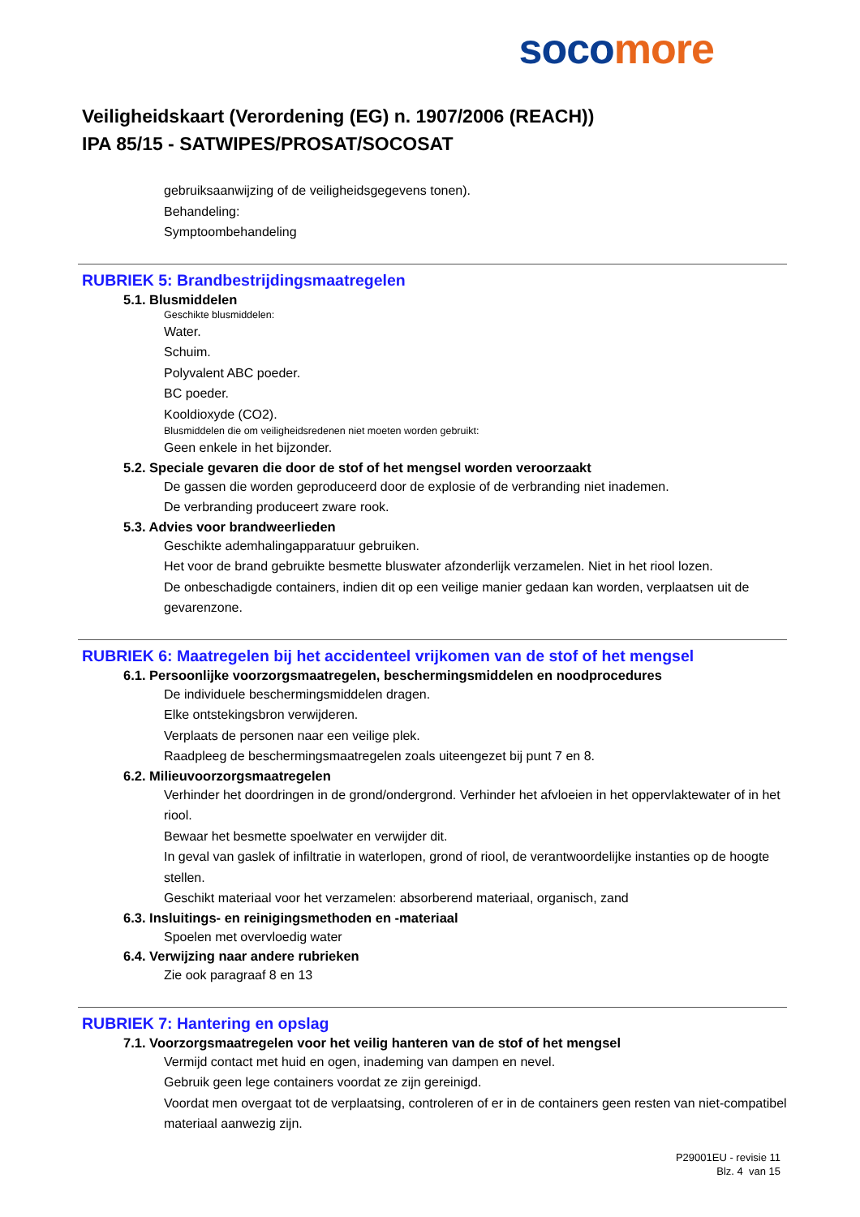soco more
Veiligheidskaart (Verordening (EG) n. 1907/2006 (REACH))
IPA 85/15 - SATWIPES/PROSAT/SOCOSAT
gebruiksaanwijzing of de veiligheidsgegevens tonen).
Behandeling:
Symptoombehandeling
RUBRIEK 5: Brandbestrijdingsmaatregelen
5.1. Blusmiddelen
Geschikte blusmiddelen:
Water.
Schuim.
Polyvalent ABC poeder.
BC poeder.
Kooldioxyde (CO2).
Blusmiddelen die om veiligheidsredenen niet moeten worden gebruikt:
Geen enkele in het bijzonder.
5.2. Speciale gevaren die door de stof of het mengsel worden veroorzaakt
De gassen die worden geproduceerd door de explosie of de verbranding niet inademen.
De verbranding produceert zware rook.
5.3. Advies voor brandweerlieden
Geschikte ademhalingapparatuur gebruiken.
Het voor de brand gebruikte besmette bluswater afzonderlijk verzamelen. Niet in het riool lozen.
De onbeschadigde containers, indien dit op een veilige manier gedaan kan worden, verplaatsen uit de gevarenzone.
RUBRIEK 6: Maatregelen bij het accidenteel vrijkomen van de stof of het mengsel
6.1. Persoonlijke voorzorgsmaatregelen, beschermingsmiddelen en noodprocedures
De individuele beschermingsmiddelen dragen.
Elke ontstekingsbron verwijderen.
Verplaats de personen naar een veilige plek.
Raadpleeg de beschermingsmaatregelen zoals uiteengezet bij punt 7 en 8.
6.2. Milieuvoorzorgsmaatregelen
Verhinder het doordringen in de grond/ondergrond. Verhinder het afvloeien in het oppervlaktewater of in het riool.
Bewaar het besmette spoelwater en verwijder dit.
In geval van gaslek of infiltratie in waterlopen, grond of riool, de verantwoordelijke instanties op de hoogte stellen.
Geschikt materiaal voor het verzamelen: absorberend materiaal, organisch, zand
6.3. Insluitings- en reinigingsmethoden en -materiaal
Spoelen met overvloedig water
6.4. Verwijzing naar andere rubrieken
Zie ook paragraaf 8 en 13
RUBRIEK 7: Hantering en opslag
7.1. Voorzorgsmaatregelen voor het veilig hanteren van de stof of het mengsel
Vermijd contact met huid en ogen, inademing van dampen en nevel.
Gebruik geen lege containers voordat ze zijn gereinigd.
Voordat men overgaat tot de verplaatsing, controleren of er in de containers geen resten van niet-compatibel materiaal aanwezig zijn.
P29001EU - revisie 11
Blz. 4 van 15